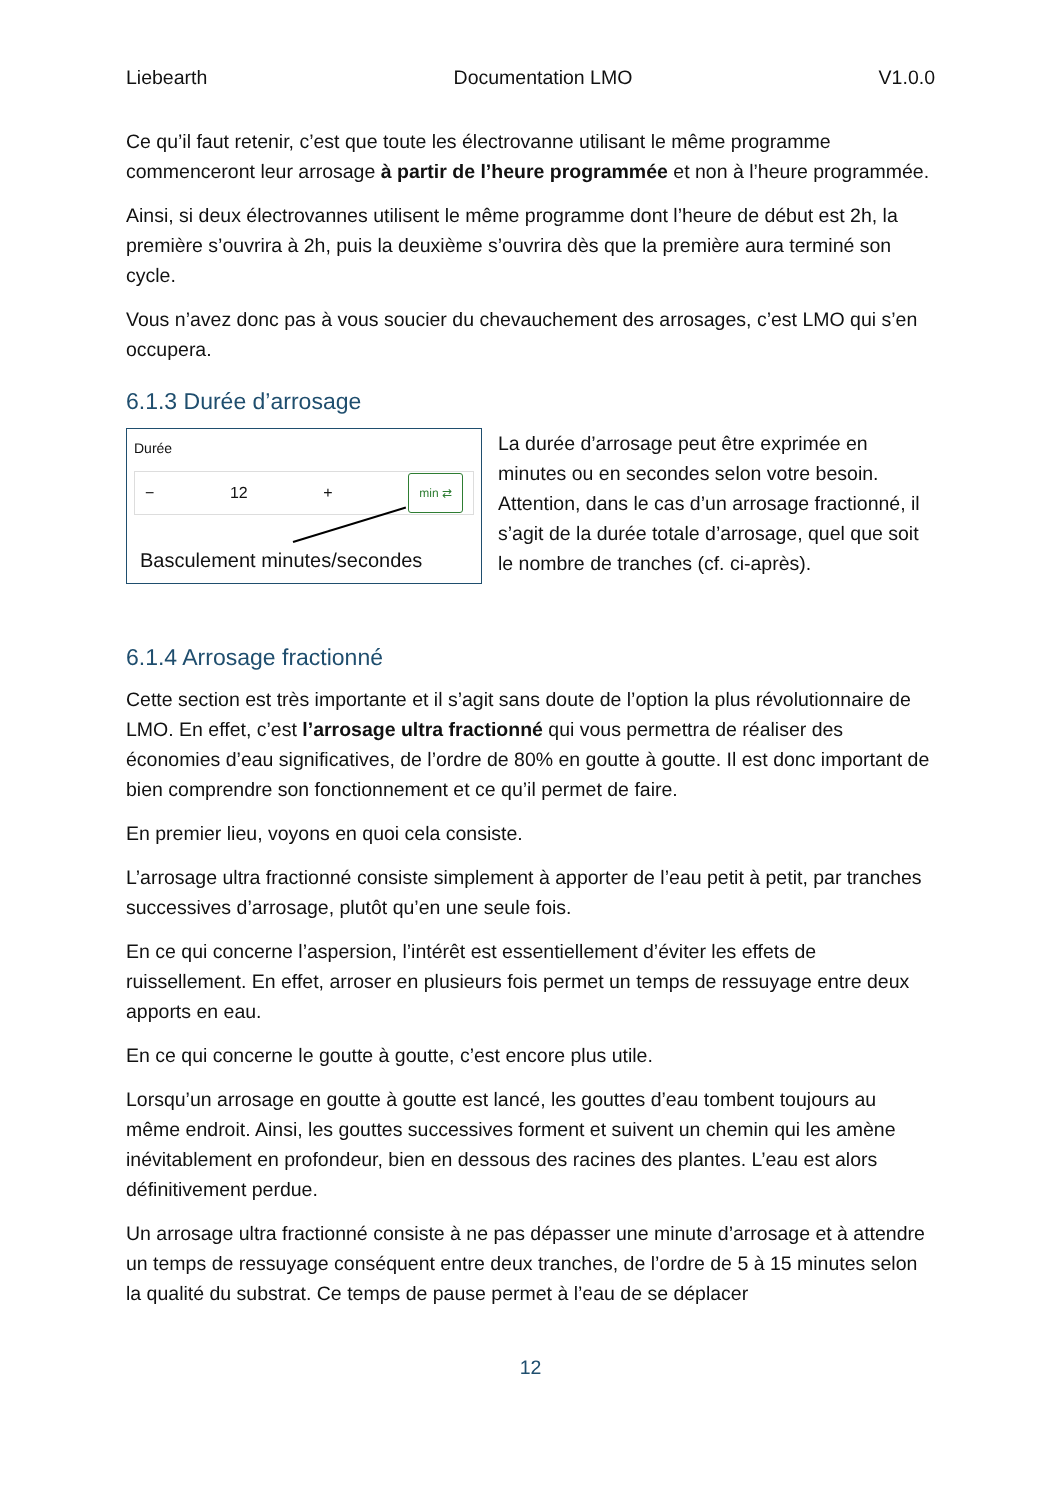Liebearth Documentation LMO V1.0.0
Ce qu’il faut retenir, c’est que toute les électrovanne utilisant le même programme commenceront leur arrosage à partir de l’heure programmée et non à l’heure programmée.
Ainsi, si deux électrovannes utilisent le même programme dont l’heure de début est 2h, la première s’ouvrira à 2h, puis la deuxième s’ouvrira dès que la première aura terminé son cycle.
Vous n’avez donc pas à vous soucier du chevauchement des arrosages, c’est LMO qui s’en occupera.
6.1.3 Durée d’arrosage
Durée
− 12 + min ⇄
Basculement minutes/secondes
La durée d’arrosage peut être exprimée en minutes ou en secondes selon votre besoin. Attention, dans le cas d’un arrosage fractionné, il s’agit de la durée totale d’arrosage, quel que soit le nombre de tranches (cf. ci-après).
6.1.4 Arrosage fractionné
Cette section est très importante et il s’agit sans doute de l’option la plus révolutionnaire de LMO. En effet, c’est l’arrosage ultra fractionné qui vous permettra de réaliser des économies d’eau significatives, de l’ordre de 80% en goutte à goutte. Il est donc important de bien comprendre son fonctionnement et ce qu’il permet de faire.
En premier lieu, voyons en quoi cela consiste.
L’arrosage ultra fractionné consiste simplement à apporter de l’eau petit à petit, par tranches successives d’arrosage, plutôt qu’en une seule fois.
En ce qui concerne l’aspersion, l’intérêt est essentiellement d’éviter les effets de ruissellement. En effet, arroser en plusieurs fois permet un temps de ressuyage entre deux apports en eau.
En ce qui concerne le goutte à goutte, c’est encore plus utile.
Lorsqu’un arrosage en goutte à goutte est lancé, les gouttes d’eau tombent toujours au même endroit. Ainsi, les gouttes successives forment et suivent un chemin qui les amène inévitablement en profondeur, bien en dessous des racines des plantes. L’eau est alors définitivement perdue.
Un arrosage ultra fractionné consiste à ne pas dépasser une minute d’arrosage et à attendre un temps de ressuyage conséquent entre deux tranches, de l’ordre de 5 à 15 minutes selon la qualité du substrat. Ce temps de pause permet à l’eau de se déplacer
12